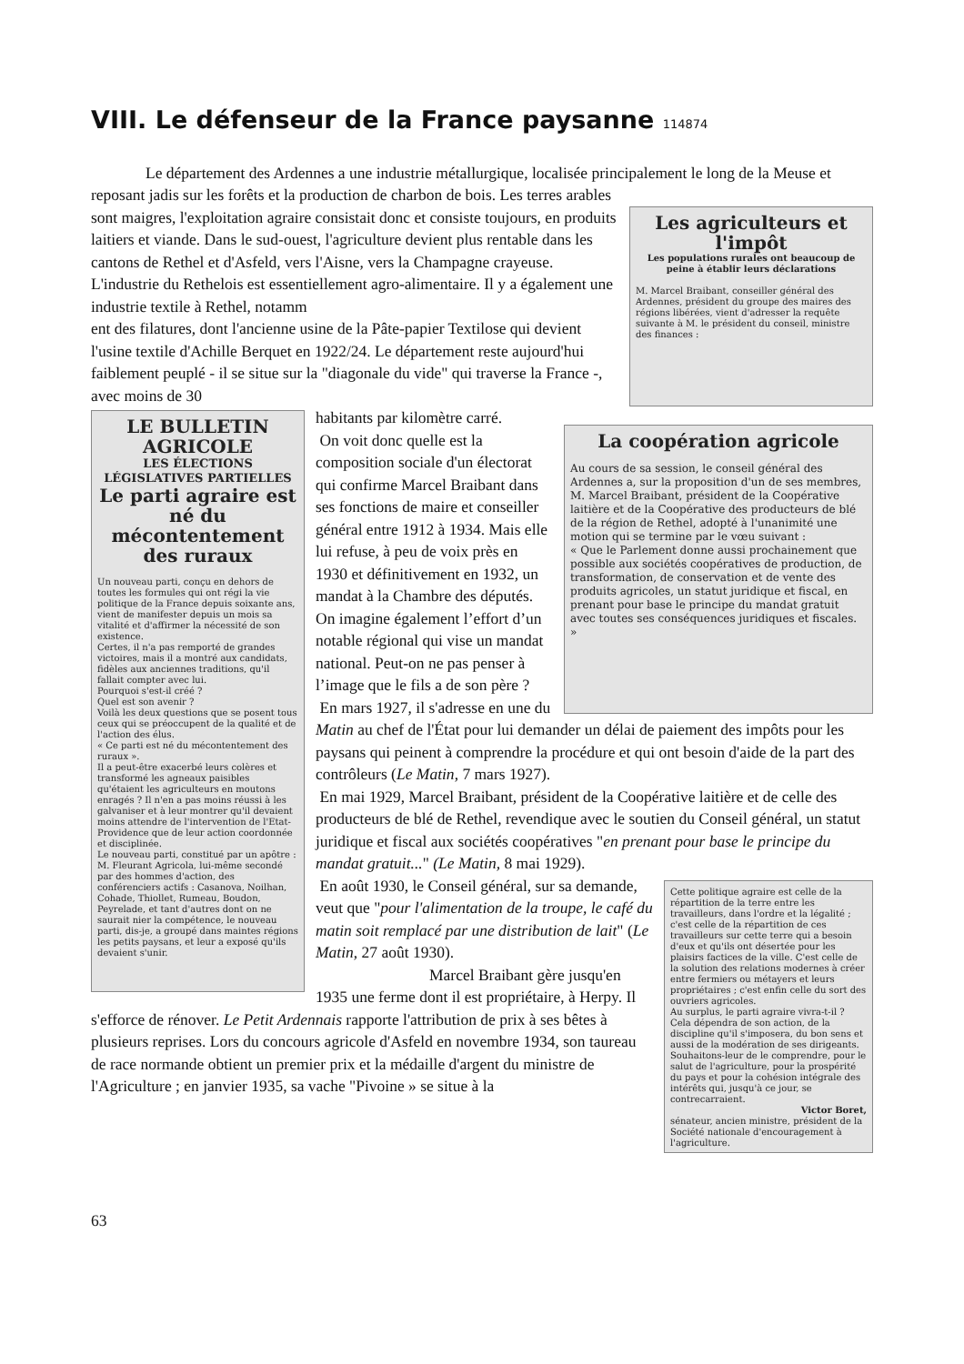VIII. Le défenseur de la France paysanne 114874
Le département des Ardennes a une industrie métallurgique, localisée principalement le long de la Meuse et reposant jadis sur les forêts et la production de charbon de bois. Les terres arables
Les agriculteurs et l'impôt
Les populations rurales ont beaucoup de peine à établir leurs déclarations
M. Marcel Braibant, conseiller général des Ardennes, président du groupe des maires des régions libérées, vient d'adresser la requête suivante à M. le président du conseil, ministre des finances :
sont maigres, l'exploitation agraire consistait donc et consiste toujours, en produits laitiers et viande. Dans le sud-ouest, l'agriculture devient plus rentable dans les cantons de Rethel et d'Asfeld, vers l'Aisne, vers la Champagne crayeuse. L'industrie du Rethelois est essentiellement agro-alimentaire. Il y a également une industrie textile à Rethel, notamm
ent des filatures, dont l'ancienne usine de la Pâte-papier Textilose qui devient l'usine textile d'Achille Berquet en 1922/24. Le département reste aujourd'hui faiblement peuplé - il se situe sur la "diagonale du vide" qui traverse la France -, avec moins de 30
LE BULLETIN AGRICOLE
LES ÉLECTIONS LÉGISLATIVES PARTIELLES
Le parti agraire est né du mécontentement des ruraux
Un nouveau parti, conçu en dehors de toutes les formules qui ont régi la vie politique de la France depuis soixante ans, vient de manifester depuis un mois sa vitalité et d'affirmer la nécessité de son existence.
Certes, il n'a pas remporté de grandes victoires, mais il a montré aux candidats, fidèles aux anciennes traditions, qu'il fallait compter avec lui.
Pourquoi s'est-il créé ?
Quel est son avenir ?
Voilà les deux questions que se posent tous ceux qui se préoccupent de la qualité et de l'action des élus.
« Ce parti est né du mécontentement des ruraux ».
Il a peut-être exacerbé leurs colères et transformé les agneaux paisibles qu'étaient les agriculteurs en moutons enragés ? Il n'en a pas moins réussi à les galvaniser et à leur montrer qu'il devaient moins attendre de l'intervention de l'Etat-Providence que de leur action coordonnée et disciplinée.
Le nouveau parti, constitué par un apôtre : M. Fleurant Agricola, lui-même secondé par des hommes d'action, des conférenciers actifs : Casanova, Noilhan, Cohade, Thiollet, Rumeau, Boudon, Peyrelade, et tant d'autres dont on ne saurait nier la compétence, le nouveau parti, dis-je, a groupé dans maintes régions les petits paysans, et leur a exposé qu'ils devaient s'unir.
La coopération agricole
Au cours de sa session, le conseil général des Ardennes a, sur la proposition d'un de ses membres, M. Marcel Braibant, président de la Coopérative laitière et de la Coopérative des producteurs de blé de la région de Rethel, adopté à l'unanimité une motion qui se termine par le vœu suivant :
« Que le Parlement donne aussi prochainement que possible aux sociétés coopératives de production, de transformation, de conservation et de vente des produits agricoles, un statut juridique et fiscal, en prenant pour base le principe du mandat gratuit avec toutes ses conséquences juridiques et fiscales. »
habitants par kilomètre carré.
On voit donc quelle est la composition sociale d'un électorat qui confirme Marcel Braibant dans ses fonctions de maire et conseiller général entre 1912 à 1934. Mais elle lui refuse, à peu de voix près en 1930 et définitivement en 1932, un mandat à la Chambre des députés. On imagine également l’effort d’un notable régional qui vise un mandat national. Peut-on ne pas penser à l’image que le fils a de son père ?
En mars 1927, il s'adresse en une du Matin au chef de l'État pour lui demander un délai de paiement des impôts pour les paysans qui peinent à comprendre la procédure et qui ont besoin d'aide de la part des contrôleurs (Le Matin, 7 mars 1927).
En mai 1929, Marcel Braibant, président de la Coopérative laitière et de celle des producteurs de blé de Rethel, revendique avec le soutien du Conseil général, un statut juridique et fiscal aux sociétés coopératives "en prenant pour base le principe du mandat gratuit..." (Le Matin, 8 mai 1929).
Cette politique agraire est celle de la répartition de la terre entre les travailleurs, dans l'ordre et la légalité ; c'est celle de la répartition de ces travailleurs sur cette terre qui a besoin d'eux et qu'ils ont désertée pour les plaisirs factices de la ville. C'est celle de la solution des relations modernes à créer entre fermiers ou métayers et leurs propriétaires ; c'est enfin celle du sort des ouvriers agricoles.
Au surplus, le parti agraire vivra-t-il ? Cela dépendra de son action, de la discipline qu'il s'imposera, du bon sens et aussi de la modération de ses dirigeants.
Souhaitons-leur de le comprendre, pour le salut de l'agriculture, pour la prospérité du pays et pour la cohésion intégrale des intérêts qui, jusqu'à ce jour, se contrecarraient.
Victor Boret,
sénateur, ancien ministre, président de la Société nationale d'encouragement à l'agriculture.
En août 1930, le Conseil général, sur sa demande, veut que "pour l'alimentation de la troupe, le café du matin soit remplacé par une distribution de lait" (Le Matin, 27 août 1930).
Marcel Braibant gère jusqu'en 1935 une ferme dont il est propriétaire, à Herpy. Il s'efforce de rénover. Le Petit Ardennais rapporte l'attribution de prix à ses bêtes à plusieurs reprises. Lors du concours agricole d'Asfeld en novembre 1934, son taureau de race normande obtient un premier prix et la médaille d'argent du ministre de l'Agriculture ; en janvier 1935, sa vache "Pivoine » se situe à la
63